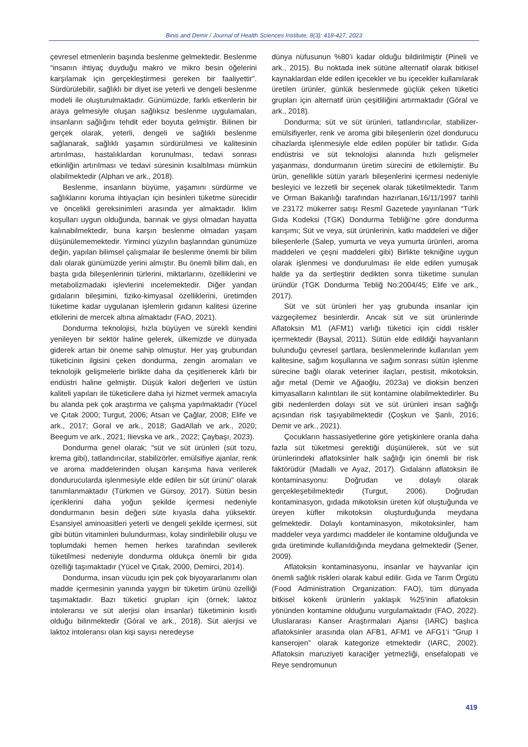Binis and Demir / Journal of Health Sciences Institute, 8(3): 418-427, 2023
çevresel etmenlerin başında beslenme gelmektedir. Beslenme “insanın ihtiyaç duyduğu makro ve mikro besin öğelerini karşılamak için gerçekleştirmesi gereken bir faaliyettir”. Sürdürülebilir, sağlıklı bir diyet ise yeterli ve dengeli beslenme modeli ile oluşturulmaktadır. Günümüzde, farklı etkenlerin bir araya gelmesiyle oluşan sağlıksız beslenme uygulamaları, insanların sağlığını tehdit eder boyuta gelmiştir. Bilinen bir gerçek olarak, yeterli, dengeli ve sağlıklı beslenme sağlanarak, sağlıklı yaşamın sürdürülmesi ve kalitesinin artırılması, hastalıklardan korunulması, tedavi sonrası etkinliğin artırılması ve tedavi süresinin kısaltılması mümkün olabilmektedir (Alphan ve ark., 2018).
Beslenme, insanların büyüme, yaşamını sürdürme ve sağlıklarını koruma ihtiyaçları için besinleri tüketme sürecidir ve öncelikli gereksinimleri arasında yer almaktadır. İklim koşulları uygun olduğunda, barınak ve giysi olmadan hayatta kalınabilmektedir, buna karşın beslenme olmadan yaşam düşünülememektedir. Yirminci yüzyılın başlarından günümüze değin, yapılan bilimsel çalışmalar ile beslenme önemli bir bilim dalı olarak günümüzde yerini almıştır. Bu önemli bilim dalı, en başta gıda bileşenlerinin türlerini, miktarlarını, özelliklerini ve metabolizmadaki işlevlerini incelemektedir. Diğer yandan gıdaların bileşimini, fiziko-kimyasal özelliklerini, üretimden tüketime kadar uygulanan işlemlerin gıdanın kalitesi üzerine etkilerini de mercek altına almaktadır (FAO, 2021).
Dondurma teknolojisi, hızla büyüyen ve sürekli kendini yenileyen bir sektör haline gelerek, ülkemizde ve dünyada giderek artan bir öneme sahip olmuştur. Her yaş grubundan tüketicinin ilgisini çeken dondurma, zengin aromaları ve teknolojik gelişmelerle birlikte daha da çeşitlenerek kârlı bir endüstri haline gelmiştir. Düşük kalori değerleri ve üstün kaliteli yapıları ile tüketicilere daha iyi hizmet vermek amacıyla bu alanda pek çok araştırma ve çalışma yapılmaktadır (Yücel ve Çıtak 2000; Turgut, 2006; Atsan ve Çağlar, 2008; Elife ve ark., 2017; Goral ve ark., 2018; GadAllah ve ark., 2020; Beegum ve ark., 2021; Ilievska ve ark., 2022; Çaybaşı, 2023).
Dondurma genel olarak; “süt ve süt ürünleri (süt tozu, krema gibi), tatlandırıcılar, stabilizörler, emülsifiye ajanlar, renk ve aroma maddelerinden oluşan karışıma hava verilerek dondurucularda işlenmesiyle elde edilen bir süt ürünü” olarak tanımlanmaktadır (Türkmen ve Gürsoy, 2017). Sütün besin içeriklerini daha yoğun şekilde içermesi nedeniyle dondurmanın besin değeri süte kıyasla daha yüksektir. Esansiyel aminoasitleri yeterli ve dengeli şekilde içermesi, süt gibi bütün vitaminleri bulundurması, kolay sindirilebilir oluşu ve toplumdaki hemen hemen herkes tarafından sevilerek tüketilmesi nedeniyle dondurma oldukça önemli bir gıda özelliği taşımaktadır (Yücel ve Çıtak, 2000, Demirci, 2014).
Dondurma, insan vücudu için pek çok biyoyararlanımı olan madde içermesinin yanında yaygın bir tüketim ürünü özelliği taşımaktadır. Bazı tüketici grupları için (örnek; laktoz intoleransı ve süt alerjisi olan insanlar) tüketiminin kısıtlı olduğu bilinmektedir (Góral ve ark., 2018). Süt alerjisi ve laktoz intoleransı olan kişi sayısı neredeyse
dünya nüfusunun %80’i kadar olduğu bildirilmiştir (Pineli ve ark., 2015). Bu noktada inek sütüne alternatif olarak bitkisel kaynaklardan elde edilen içecekler ve bu içecekler kullanılarak üretilen ürünler, günlük beslenmede güçlük çeken tüketici grupları için alternatif ürün çeşitliliğini artırmaktadır (Góral ve ark., 2018).
Dondurma; süt ve süt ürünleri, tatlandırıcılar, stabilizer-emülsifiyerler, renk ve aroma gibi bileşenlerin özel dondurucu cihazlarda işlenmesiyle elde edilen popüler bir tatlıdır. Gıda endüstrisi ve süt teknolojisi alanında hızlı gelişmeler yaşanması, dondurmanın üretim sürecini de etkilemiştir. Bu ürün, genellikle sütün yararlı bileşenlerini içermesi nedeniyle besleyici ve lezzetli bir seçenek olarak tüketilmektedir. Tarım ve Orman Bakanlığı tarafından hazırlanan,16/11/1997 tarihli ve 23172 mükerrer satışı Resmî Gazetede yayınlanan “Türk Gıda Kodeksi (TGK) Dondurma Tebliği’ne göre dondurma karışımı; Süt ve veya, süt ürünlerinin, katkı maddeleri ve diğer bileşenlerle (Salep, yumurta ve veya yumurta ürünleri, aroma maddeleri ve çeşni maddeleri gibi) Birlikte tekniğine uygun olarak işlenmesi ve dondurulması ile elde edilen yumuşak halde ya da sertleştirir dedikten sonra tüketime sunulan üründür (TGK Dondurma Tebliğ No:2004/45; Elife ve ark., 2017).
Süt ve süt ürünleri her yaş grubunda insanlar için vazgeçilemez besinlerdir. Ancak süt ve süt ürünlerinde Aflatoksin M1 (AFM1) varlığı tüketici için ciddi riskler içermektedir (Baysal, 2011). Sütün elde edildiği hayvanların bulunduğu çevresel şartlara, beslenmelerinde kullanılan yem kalitesine, sağım koşullarına ve sağım sonrası sütün işlenme sürecine bağlı olarak veteriner ilaçları, pestisit, mikotoksin, ağır metal (Demir ve Ağaoğlu, 2023a) ve dioksin benzeri kimyasalların kalıntıları ile süt kontamine olabilmektedirler. Bu gibi nedenlerden dolayı süt ve süt ürünleri insan sağlığı açısından risk taşıyabilmektedir (Çoşkun ve Şanlı, 2016; Demir ve ark., 2021).
Çocukların hassasiyetlerine göre yetişkinlere oranla daha fazla süt tüketmesi gerektiği düşünülerek, süt ve süt ürünlerindeki aflatoksinler halk sağlığı için önemli bir risk faktörüdür (Madallı ve Ayaz, 2017). Gıdaların aflatoksin ile kontaminasyonu: Doğrudan ve dolaylı olarak gerçekleşebilmektedir (Turgut, 2006). Doğrudan kontaminasyon, gıdada mikotoksin üreten küf oluştuğunda ve üreyen küfler mikotoksin oluşturduğunda meydana gelmektedir. Dolaylı kontaminasyon, mikotoksinler, ham maddeler veya yardımcı maddeler ile kontamine olduğunda ve gıda üretiminde kullanıldığında meydana gelmektedir (Şener, 2009).
Aflatoksin kontaminasyonu, insanlar ve hayvanlar için önemli sağlık riskleri olarak kabul edilir. Gıda ve Tarım Örgütü (Food Administration Organization: FAO), tüm dünyada bitkisel kökenli ürünlerin yaklaşık %25'inin aflatoksin yönünden kontamine olduğunu vurgulamaktadır (FAO, 2022). Uluslararası Kanser Araştırmaları Ajansı (IARC) başlıca aflatoksinler arasında olan AFB1, AFM1 ve AFG1’i “Grup I kanserojen” olarak kategorize etmektedir (IARC, 2002). Aflatoksin maruziyeti karaciğer yetmezliği, ensefalopati ve Reye sendromunun
419